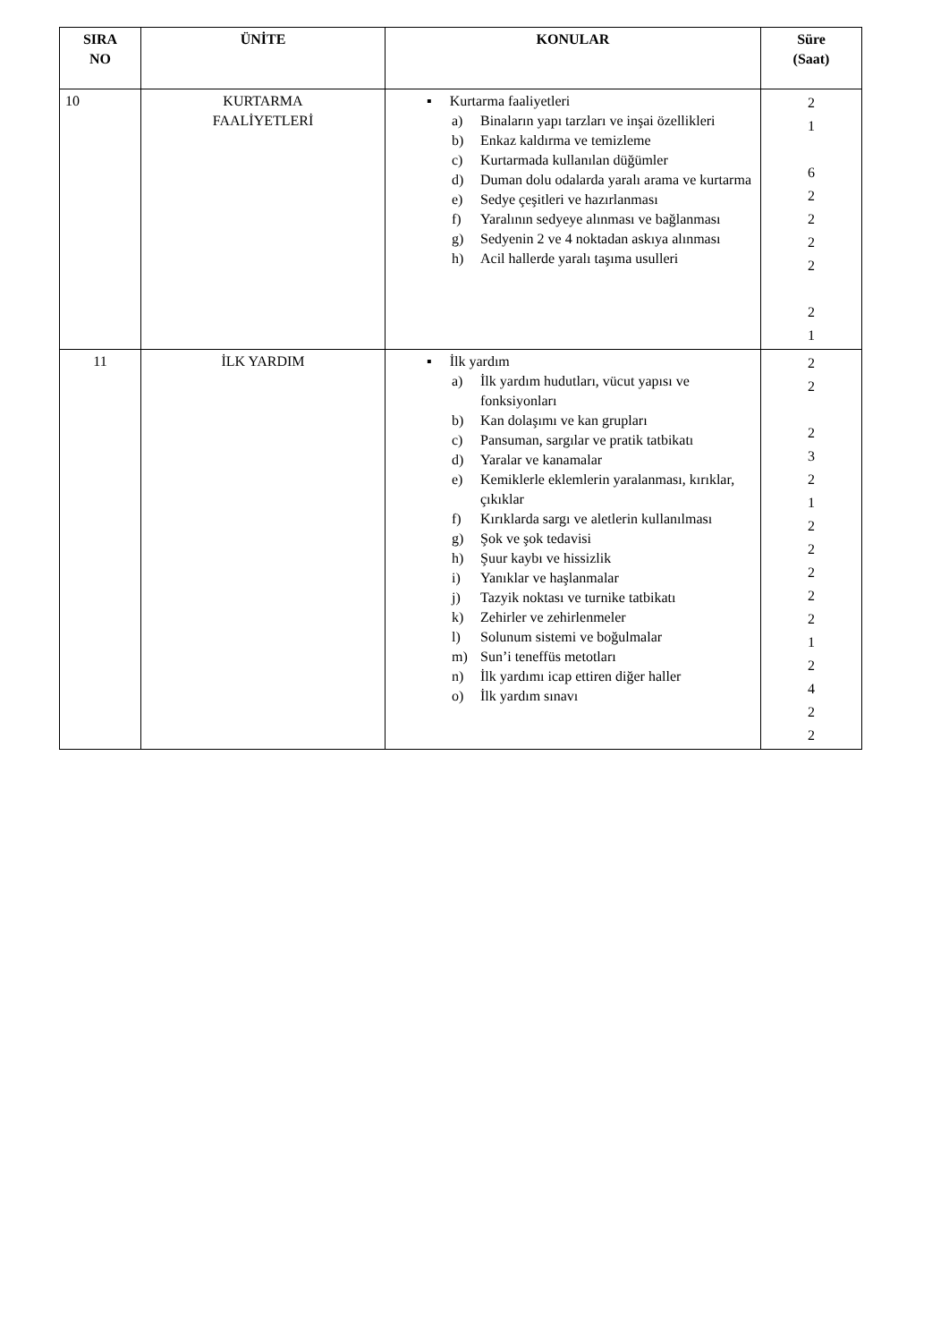| SIRA NO | ÜNİTE | KONULAR | Süre (Saat) |
| --- | --- | --- | --- |
| 10 | KURTARMA FAALİYETLERİ | ▪ Kurtarma faaliyetleri a) Binaların yapı tarzları ve inşai özellikleri b) Enkaz kaldırma ve temizleme c) Kurtarmada kullanılan düğümler d) Duman dolu odalarda yaralı arama ve kurtarma e) Sedye çeşitleri ve hazırlanması f) Yaralının sedyeye alınması ve bağlanması g) Sedyenin 2 ve 4 noktadan askıya alınması h) Acil hallerde yaralı taşıma usulleri | 2 1 6 2 2 2 2 2 1 |
| 11 | İLK YARDIM | ▪ İlk yardım a) İlk yardım hudutları, vücut yapısı ve fonksiyonları b) Kan dolaşımı ve kan grupları c) Pansuman, sargılar ve pratik tatbikatı d) Yaralar ve kanamalar e) Kemiklerle eklemlerin yaralanması, kırıklar, çıkıklar f) Kırıklarda sargı ve aletlerin kullanılması g) Şok ve şok tedavisi h) Şuur kaybı ve hissizlik i) Yanıklar ve haşlanmalar j) Tazyik noktası ve turnike tatbikatı k) Zehirler ve zehirlenmeler l) Solunum sistemi ve boğulmalar m) Sun’i teneffüs metotları n) İlk yardımı icap ettiren diğer haller o) İlk yardım sınavı | 2 2 2 3 2 1 2 2 2 2 2 1 2 4 2 2 |